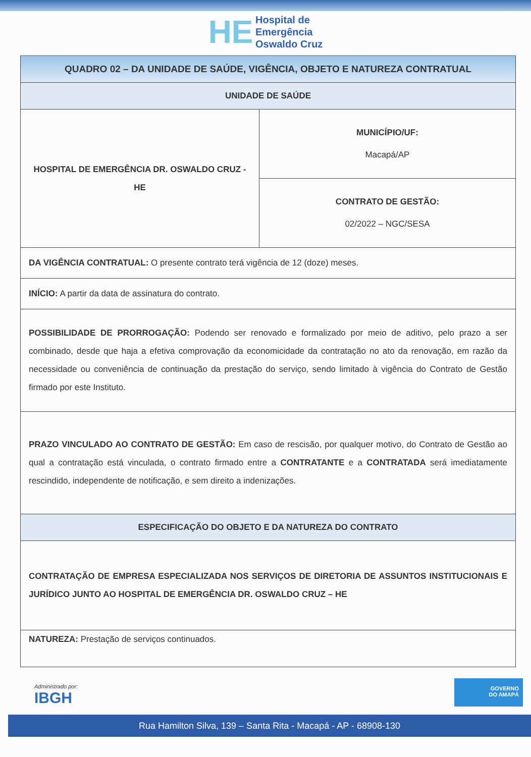HE Hospital de
Emergência
Oswaldo Cruz
| QUADRO 02 – DA UNIDADE DE SAÚDE, VIGÊNCIA, OBJETO E NATUREZA CONTRATUAL | |
| --- | --- |
| UNIDADE DE SAÚDE | |
| HOSPITAL DE EMERGÊNCIA DR. OSWALDO CRUZ - HE | MUNICÍPIO/UF: Macapá/AP |
| | CONTRATO DE GESTÃO: 02/2022 – NGC/SESA |
| DA VIGÊNCIA CONTRATUAL: O presente contrato terá vigência de 12 (doze) meses. | |
| INÍCIO: A partir da data de assinatura do contrato. | |
| POSSIBILIDADE DE PRORROGAÇÃO: Podendo ser renovado e formalizado por meio de aditivo, pelo prazo a ser combinado, desde que haja a efetiva comprovação da economicidade da contratação no ato da renovação, em razão da necessidade ou conveniência de continuação da prestação do serviço, sendo limitado à vigência do Contrato de Gestão firmado por este Instituto. | |
| PRAZO VINCULADO AO CONTRATO DE GESTÃO: Em caso de rescisão, por qualquer motivo, do Contrato de Gestão ao qual a contratação está vinculada, o contrato firmado entre a CONTRATANTE e a CONTRATADA será imediatamente rescindido, independente de notificação, e sem direito a indenizações. | |
| ESPECIFICAÇÃO DO OBJETO E DA NATUREZA DO CONTRATO | |
| CONTRATAÇÃO DE EMPRESA ESPECIALIZADA NOS SERVIÇOS DE DIRETORIA DE ASSUNTOS INSTITUCIONAIS E JURÍDICO JUNTO AO HOSPITAL DE EMERGÊNCIA DR. OSWALDO CRUZ – HE | |
| NATUREZA: Prestação de serviços continuados. | |
Administrado por:
IBGH
GOVERNO
DO AMAPÁ
Rua Hamilton Silva, 139 – Santa Rita - Macapá - AP - 68908-130